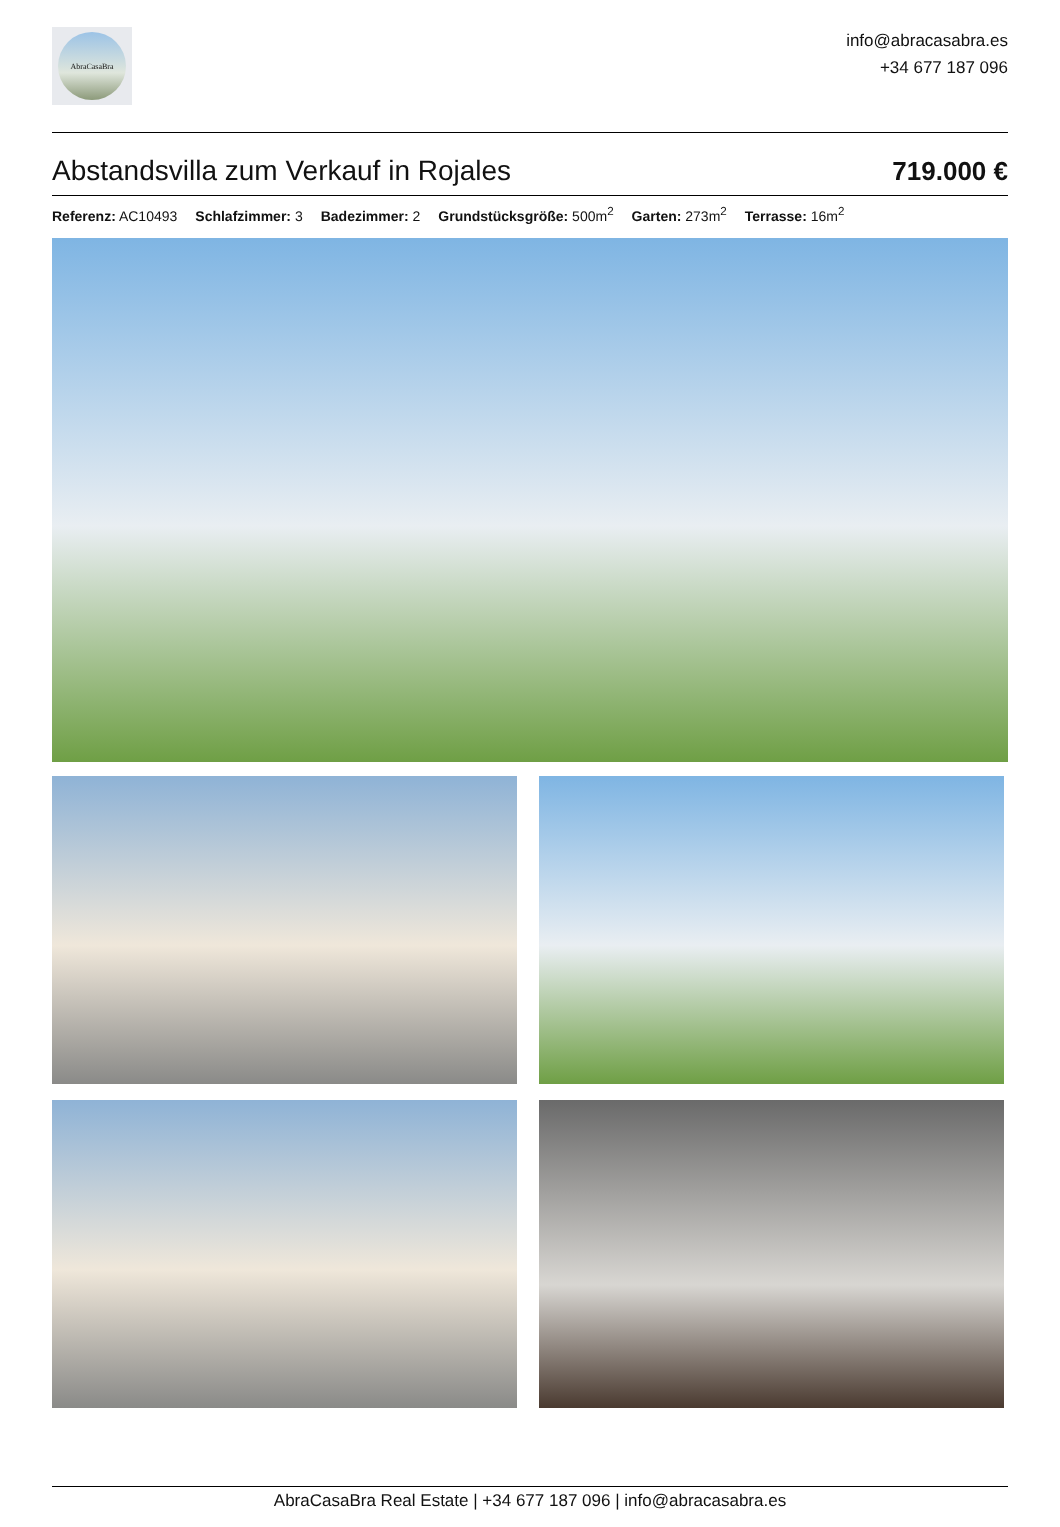AbraCasaBra
info@abracasabra.es
+34 677 187 096
Abstandsvilla zum Verkauf in Rojales
719.000 €
Referenz: AC10493 Schlafzimmer: 3 Badezimmer: 2 Grundstücksgröße: 500m<sup>2</sup> Garten: 273m<sup>2</sup> Terrasse: 16m<sup>2</sup>
AbraCasaBra Real Estate | +34 677 187 096 | info@abracasabra.es